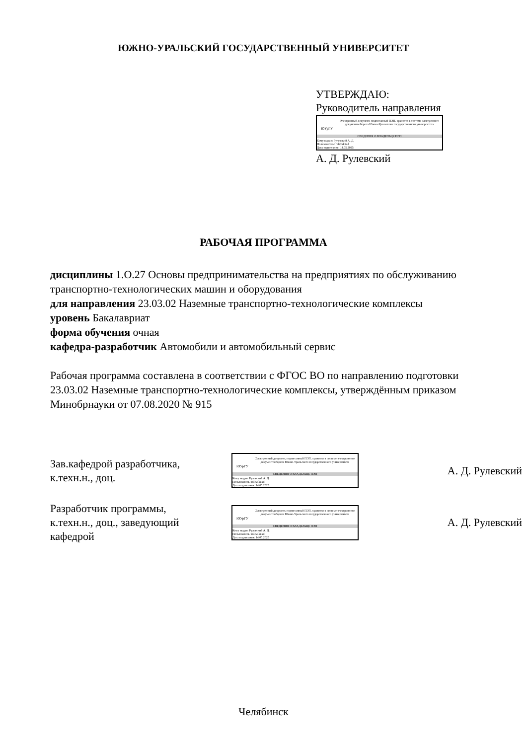ЮЖНО-УРАЛЬСКИЙ ГОСУДАРСТВЕННЫЙ УНИВЕРСИТЕТ
УТВЕРЖДАЮ:
Руководитель направления
ЮУрГУ
Электронный документ, подписанный ПЭП, хранится в системе электронного документооборота Южно-Уральского государственного университета
СВЕДЕНИЯ О ВЛАДЕЛЬЦЕ ПЭП
Кому выдан: Рулевский А. Д.
Пользователь: rulevskiiad
Дата подписания: 14.05.2025
А. Д. Рулевский
РАБОЧАЯ ПРОГРАММА
дисциплины 1.О.27 Основы предпринимательства на предприятиях по обслуживанию транспортно-технологических машин и оборудования
для направления 23.03.02 Наземные транспортно-технологические комплексы
уровень Бакалавриат
форма обучения очная
кафедра-разработчик Автомобили и автомобильный сервис
Рабочая программа составлена в соответствии с ФГОС ВО по направлению подготовки 23.03.02 Наземные транспортно-технологические комплексы, утверждённым приказом Минобрнауки от 07.08.2020 № 915
Зав.кафедрой разработчика,
к.техн.н., доц.
ЮУрГУ
Электронный документ, подписанный ПЭП, хранится в системе электронного документооборота Южно-Уральского государственного университета
СВЕДЕНИЯ О ВЛАДЕЛЬЦЕ ПЭП
Кому выдан: Рулевский А. Д.
Пользователь: rulevskiiad
Дата подписания: 14.05.2025
А. Д. Рулевский
Разработчик программы,
к.техн.н., доц., заведующий
кафедрой
ЮУрГУ
Электронный документ, подписанный ПЭП, хранится в системе электронного документооборота Южно-Уральского государственного университета
СВЕДЕНИЯ О ВЛАДЕЛЬЦЕ ПЭП
Кому выдан: Рулевский А. Д.
Пользователь: rulevskiiad
Дата подписания: 14.05.2025
А. Д. Рулевский
Челябинск